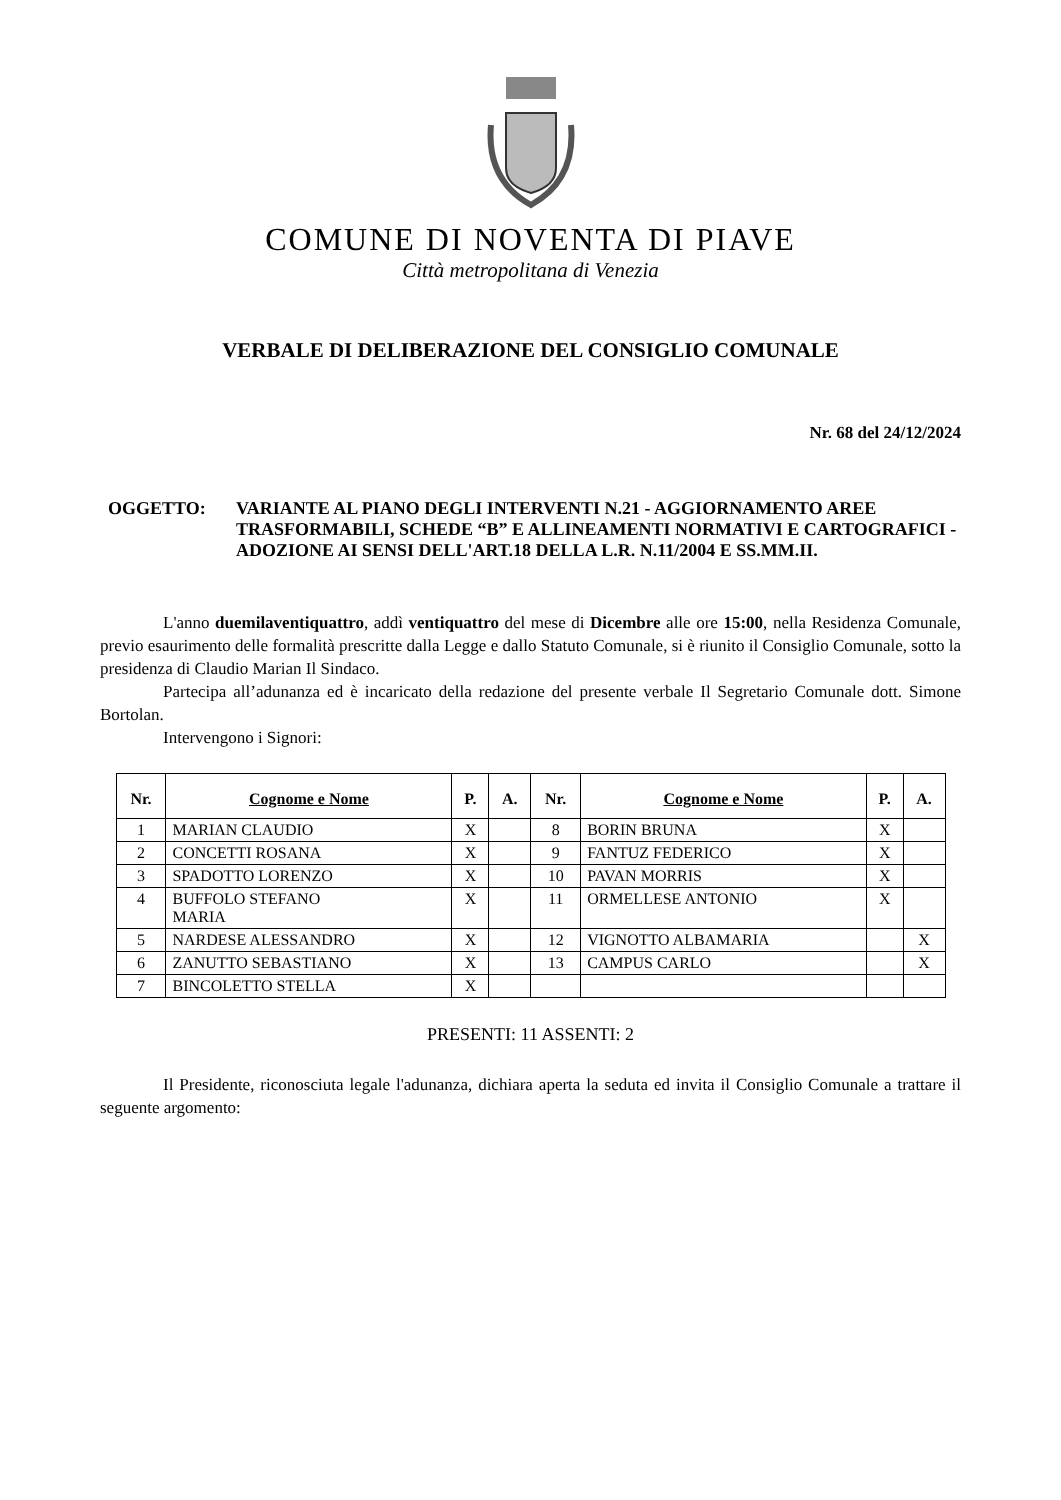COMUNE DI NOVENTA DI PIAVE
Città metropolitana di Venezia
VERBALE DI DELIBERAZIONE DEL CONSIGLIO COMUNALE
Nr. 68 del 24/12/2024
OGGETTO: VARIANTE AL PIANO DEGLI INTERVENTI N.21 - AGGIORNAMENTO AREE TRASFORMABILI, SCHEDE “B” E ALLINEAMENTI NORMATIVI E CARTOGRAFICI - ADOZIONE AI SENSI DELL'ART.18 DELLA L.R. N.11/2004 E SS.MM.II.
L'anno duemilaventiquattro, addì ventiquattro del mese di Dicembre alle ore 15:00, nella Residenza Comunale, previo esaurimento delle formalità prescritte dalla Legge e dallo Statuto Comunale, si è riunito il Consiglio Comunale, sotto la presidenza di Claudio Marian Il Sindaco.
Partecipa all’adunanza ed è incaricato della redazione del presente verbale Il Segretario Comunale dott. Simone Bortolan.
Intervengono i Signori:
| Nr. | Cognome e Nome | P. | A. | Nr. | Cognome e Nome | P. | A. |
| --- | --- | --- | --- | --- | --- | --- | --- |
| 1 | MARIAN CLAUDIO | X | | 8 | BORIN BRUNA | X | |
| 2 | CONCETTI ROSANA | X | | 9 | FANTUZ FEDERICO | X | |
| 3 | SPADOTTO LORENZO | X | | 10 | PAVAN MORRIS | X | |
| 4 | BUFFOLO STEFANO MARIA | X | | 11 | ORMELLESE ANTONIO | X | |
| 5 | NARDESE ALESSANDRO | X | | 12 | VIGNOTTO ALBAMARIA | | X |
| 6 | ZANUTTO SEBASTIANO | X | | 13 | CAMPUS CARLO | | X |
| 7 | BINCOLETTO STELLA | X | | | | | |
PRESENTI: 11 ASSENTI: 2
Il Presidente, riconosciuta legale l'adunanza, dichiara aperta la seduta ed invita il Consiglio Comunale a trattare il seguente argomento: